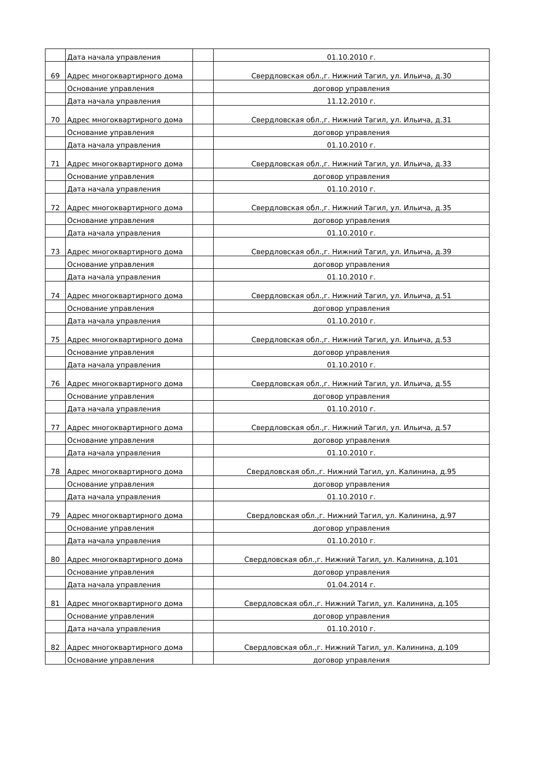| | Дата начала управления | | 01.10.2010 г. |
| 69 | Адрес многоквартирного дома | | Свердловская обл.,г. Нижний Тагил, ул. Ильича, д.30 |
| | Основание управления | | договор управления |
| | Дата начала управления | | 11.12.2010 г. |
| 70 | Адрес многоквартирного дома | | Свердловская обл.,г. Нижний Тагил, ул. Ильича, д.31 |
| | Основание управления | | договор управления |
| | Дата начала управления | | 01.10.2010 г. |
| 71 | Адрес многоквартирного дома | | Свердловская обл.,г. Нижний Тагил, ул. Ильича, д.33 |
| | Основание управления | | договор управления |
| | Дата начала управления | | 01.10.2010 г. |
| 72 | Адрес многоквартирного дома | | Свердловская обл.,г. Нижний Тагил, ул. Ильича, д.35 |
| | Основание управления | | договор управления |
| | Дата начала управления | | 01.10.2010 г. |
| 73 | Адрес многоквартирного дома | | Свердловская обл.,г. Нижний Тагил, ул. Ильича, д.39 |
| | Основание управления | | договор управления |
| | Дата начала управления | | 01.10.2010 г. |
| 74 | Адрес многоквартирного дома | | Свердловская обл.,г. Нижний Тагил, ул. Ильича, д.51 |
| | Основание управления | | договор управления |
| | Дата начала управления | | 01.10.2010 г. |
| 75 | Адрес многоквартирного дома | | Свердловская обл.,г. Нижний Тагил, ул. Ильича, д.53 |
| | Основание управления | | договор управления |
| | Дата начала управления | | 01.10.2010 г. |
| 76 | Адрес многоквартирного дома | | Свердловская обл.,г. Нижний Тагил, ул. Ильича, д.55 |
| | Основание управления | | договор управления |
| | Дата начала управления | | 01.10.2010 г. |
| 77 | Адрес многоквартирного дома | | Свердловская обл.,г. Нижний Тагил, ул. Ильича, д.57 |
| | Основание управления | | договор управления |
| | Дата начала управления | | 01.10.2010 г. |
| 78 | Адрес многоквартирного дома | | Свердловская обл.,г. Нижний Тагил, ул. Калинина, д.95 |
| | Основание управления | | договор управления |
| | Дата начала управления | | 01.10.2010 г. |
| 79 | Адрес многоквартирного дома | | Свердловская обл.,г. Нижний Тагил, ул. Калинина, д.97 |
| | Основание управления | | договор управления |
| | Дата начала управления | | 01.10.2010 г. |
| 80 | Адрес многоквартирного дома | | Свердловская обл.,г. Нижний Тагил, ул. Калинина, д.101 |
| | Основание управления | | договор управления |
| | Дата начала управления | | 01.04.2014 г. |
| 81 | Адрес многоквартирного дома | | Свердловская обл.,г. Нижний Тагил, ул. Калинина, д.105 |
| | Основание управления | | договор управления |
| | Дата начала управления | | 01.10.2010 г. |
| 82 | Адрес многоквартирного дома | | Свердловская обл.,г. Нижний Тагил, ул. Калинина, д.109 |
| | Основание управления | | договор управления |